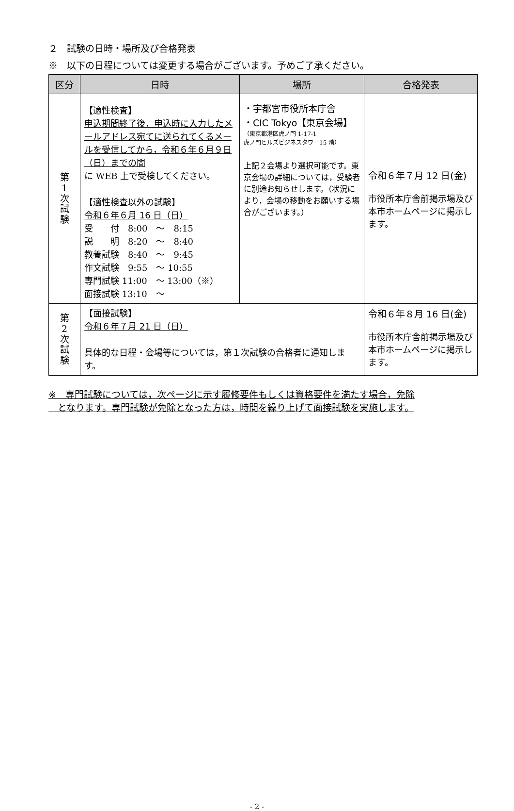２　試験の日時・場所及び合格発表
※　以下の日程については変更する場合がございます。予めご了承ください。
| 区分 | 日時 | 場所 | 合格発表 |
| --- | --- | --- | --- |
| 第 1 次 試 験 | 【適性検査】 申込期間終了後，申込時に入力したメールアドレス宛てに送られてくるメールを受信してから，令和６年６月９日（日）までの間 に WEB 上で受検してください。 【適性検査以外の試験】 令和６年６月 16 日（日） 受 付 8:00 ～ 8:15 説 明 8:20 ～ 8:40 教養試験 8:40 ～ 9:45 作文試験 9:55 ～ 10:55 専門試験 11:00 ～ 13:00（※） 面接試験 13:10 ～ | ・宇都宮市役所本庁舎 ・CIC Tokyo【東京会場】 （東京都港区虎ノ門 1-17-1 虎ノ門ヒルズビジネスタワー15 階） 上記２会場より選択可能です。東京会場の詳細については，受験者に別途お知らせします。（状況により，会場の移動をお願いする場合がございます。） | 令和６年７月 12 日(金) 市役所本庁舎前掲示場及び本市ホームページに掲示します。 |
| 第 2 次 試 験 | 【面接試験】 令和６年７月 21 日（日） 具体的な日程・会場等については，第１次試験の合格者に通知します。 | | 令和６年８月 16 日(金) 市役所本庁舎前掲示場及び本市ホームページに掲示します。 |
※　専門試験については，次ページに示す履修要件もしくは資格要件を満たす場合，免除
　となります。専門試験が免除となった方は，時間を繰り上げて面接試験を実施します。
- 2 -